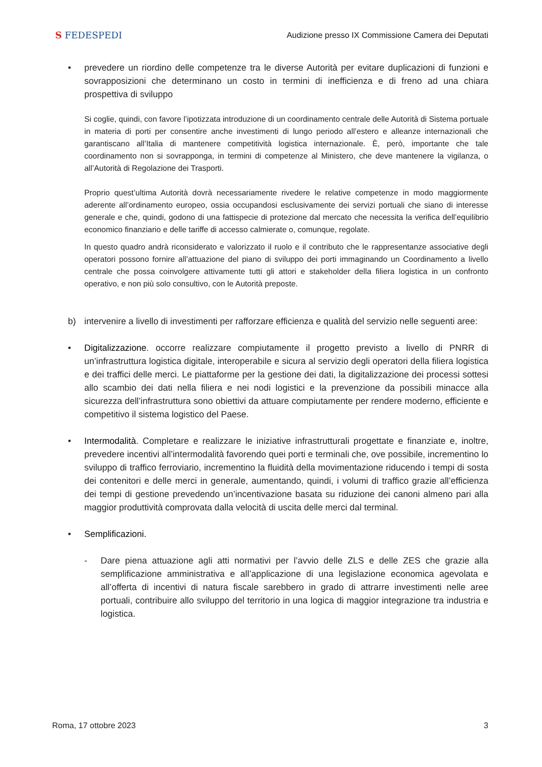S FEDESPEDI
Audizione presso IX Commissione Camera dei Deputati
• prevedere un riordino delle competenze tra le diverse Autorità per evitare duplicazioni di funzioni e sovrapposizioni che determinano un costo in termini di inefficienza e di freno ad una chiara prospettiva di sviluppo
Si coglie, quindi, con favore l’ipotizzata introduzione di un coordinamento centrale delle Autorità di Sistema portuale in materia di porti per consentire anche investimenti di lungo periodo all’estero e alleanze internazionali che garantiscano all’Italia di mantenere competitività logistica internazionale. È, però, importante che tale coordinamento non si sovrapponga, in termini di competenze al Ministero, che deve mantenere la vigilanza, o all’Autorità di Regolazione dei Trasporti.
Proprio quest’ultima Autorità dovrà necessariamente rivedere le relative competenze in modo maggiormente aderente all’ordinamento europeo, ossia occupandosi esclusivamente dei servizi portuali che siano di interesse generale e che, quindi, godono di una fattispecie di protezione dal mercato che necessita la verifica dell’equilibrio economico finanziario e delle tariffe di accesso calmierate o, comunque, regolate.
In questo quadro andrà riconsiderato e valorizzato il ruolo e il contributo che le rappresentanze associative degli operatori possono fornire all’attuazione del piano di sviluppo dei porti immaginando un Coordinamento a livello centrale che possa coinvolgere attivamente tutti gli attori e stakeholder della filiera logistica in un confronto operativo, e non più solo consultivo, con le Autorità preposte.
b) intervenire a livello di investimenti per rafforzare efficienza e qualità del servizio nelle seguenti aree:
• Digitalizzazione. occorre realizzare compiutamente il progetto previsto a livello di PNRR di un’infrastruttura logistica digitale, interoperabile e sicura al servizio degli operatori della filiera logistica e dei traffici delle merci. Le piattaforme per la gestione dei dati, la digitalizzazione dei processi sottesi allo scambio dei dati nella filiera e nei nodi logistici e la prevenzione da possibili minacce alla sicurezza dell’infrastruttura sono obiettivi da attuare compiutamente per rendere moderno, efficiente e competitivo il sistema logistico del Paese.
• Intermodalità. Completare e realizzare le iniziative infrastrutturali progettate e finanziate e, inoltre, prevedere incentivi all’intermodalità favorendo quei porti e terminali che, ove possibile, incrementino lo sviluppo di traffico ferroviario, incrementino la fluidità della movimentazione riducendo i tempi di sosta dei contenitori e delle merci in generale, aumentando, quindi, i volumi di traffico grazie all’efficienza dei tempi di gestione prevedendo un’incentivazione basata su riduzione dei canoni almeno pari alla maggior produttività comprovata dalla velocità di uscita delle merci dal terminal.
• Semplificazioni.
- Dare piena attuazione agli atti normativi per l’avvio delle ZLS e delle ZES che grazie alla semplificazione amministrativa e all’applicazione di una legislazione economica agevolata e all’offerta di incentivi di natura fiscale sarebbero in grado di attrarre investimenti nelle aree portuali, contribuire allo sviluppo del territorio in una logica di maggior integrazione tra industria e logistica.
Roma, 17 ottobre 2023 3